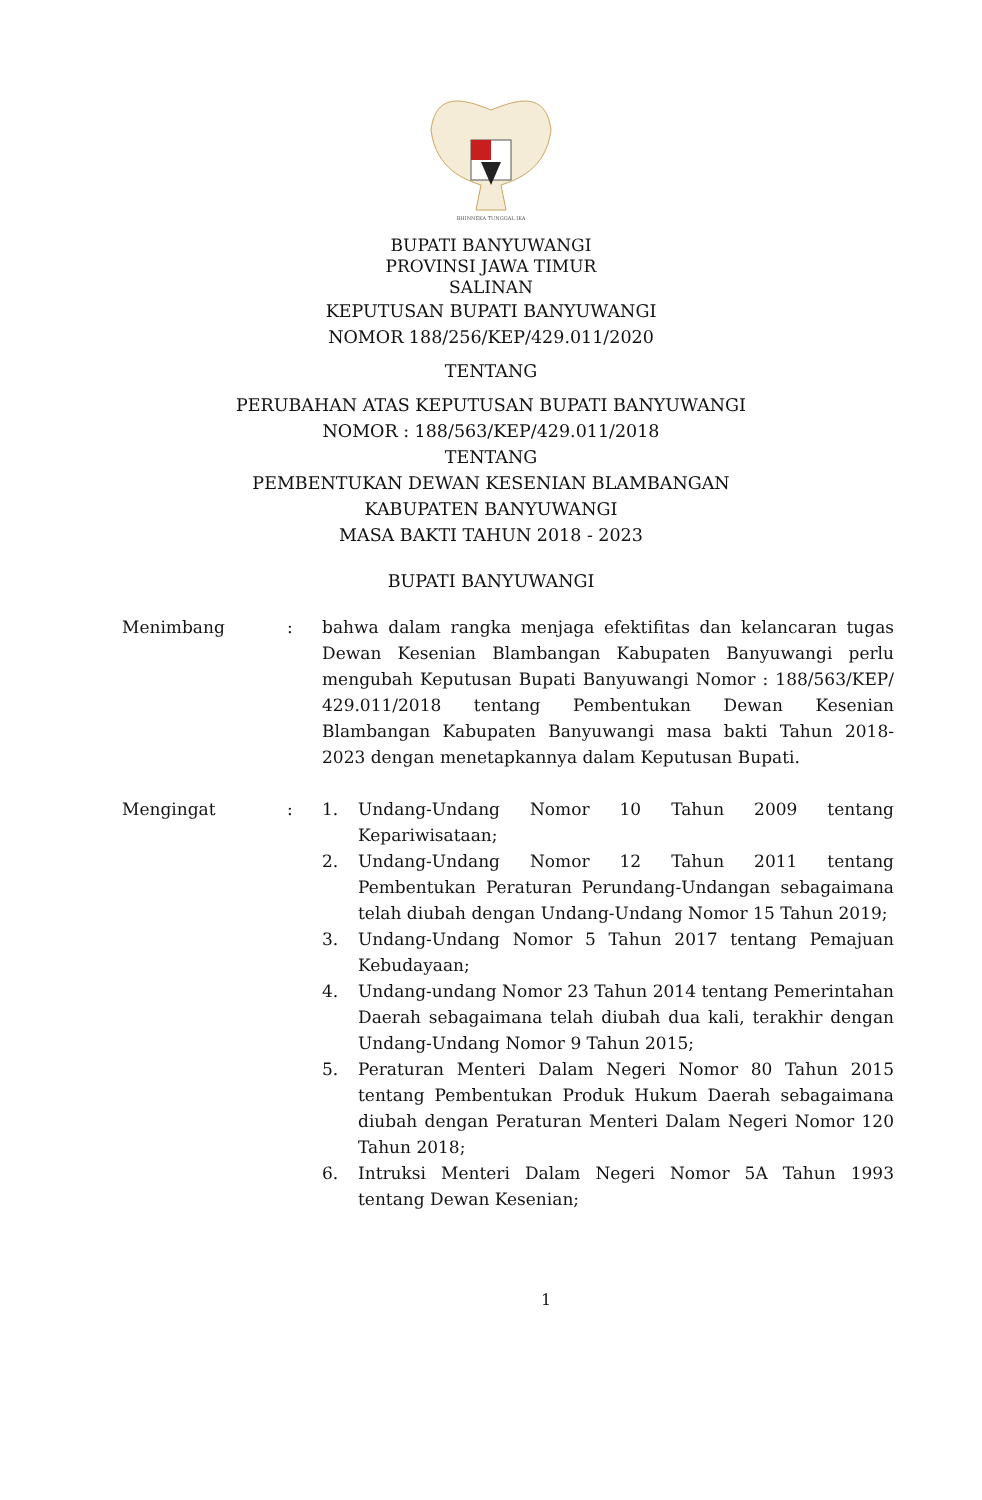BHINNEKA TUNGGAL IKA
BUPATI BANYUWANGI
PROVINSI JAWA TIMUR
SALINAN
KEPUTUSAN BUPATI BANYUWANGI
NOMOR 188/256/KEP/429.011/2020
TENTANG
PERUBAHAN ATAS KEPUTUSAN BUPATI BANYUWANGI
NOMOR : 188/563/KEP/429.011/2018
TENTANG
PEMBENTUKAN DEWAN KESENIAN BLAMBANGAN
KABUPATEN BANYUWANGI
MASA BAKTI TAHUN 2018 - 2023
BUPATI BANYUWANGI
Menimbang : bahwa dalam rangka menjaga efektifitas dan kelancaran tugas Dewan Kesenian Blambangan Kabupaten Banyuwangi perlu mengubah Keputusan Bupati Banyuwangi Nomor : 188/563/KEP/ 429.011/2018 tentang Pembentukan Dewan Kesenian Blambangan Kabupaten Banyuwangi masa bakti Tahun 2018-2023 dengan menetapkannya dalam Keputusan Bupati.
Mengingat : 1. Undang-Undang Nomor 10 Tahun 2009 tentang Kepariwisataan;
2. Undang-Undang Nomor 12 Tahun 2011 tentang Pembentukan Peraturan Perundang-Undangan sebagaimana telah diubah dengan Undang-Undang Nomor 15 Tahun 2019;
3. Undang-Undang Nomor 5 Tahun 2017 tentang Pemajuan Kebudayaan;
4. Undang-undang Nomor 23 Tahun 2014 tentang Pemerintahan Daerah sebagaimana telah diubah dua kali, terakhir dengan Undang-Undang Nomor 9 Tahun 2015;
5. Peraturan Menteri Dalam Negeri Nomor 80 Tahun 2015 tentang Pembentukan Produk Hukum Daerah sebagaimana diubah dengan Peraturan Menteri Dalam Negeri Nomor 120 Tahun 2018;
6. Intruksi Menteri Dalam Negeri Nomor 5A Tahun 1993 tentang Dewan Kesenian;
1